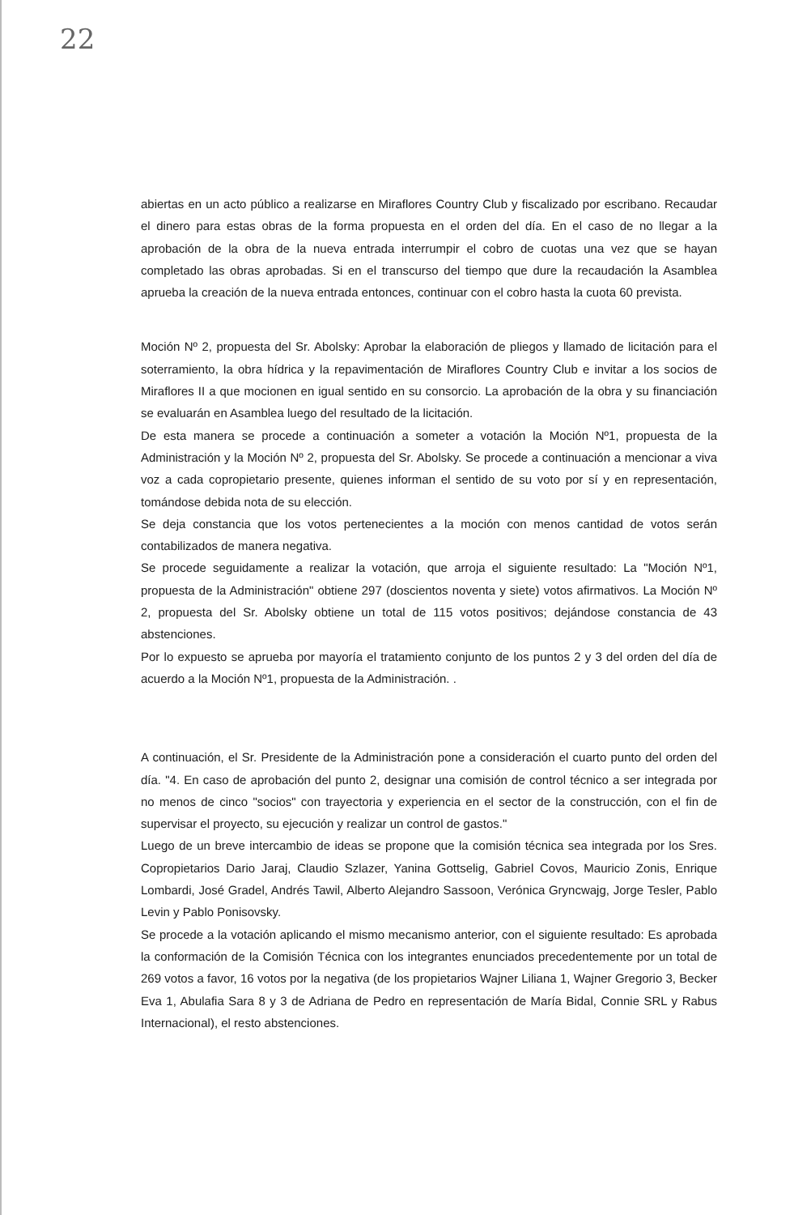22
abiertas en un acto público a realizarse en Miraflores Country Club y fiscalizado por escribano. Recaudar el dinero para estas obras de la forma propuesta en el orden del día. En el caso de no llegar a la aprobación de la obra de la nueva entrada interrumpir el cobro de cuotas una vez que se hayan completado las obras aprobadas. Si en el transcurso del tiempo que dure la recaudación la Asamblea aprueba la creación de la nueva entrada entonces, continuar con el cobro hasta la cuota 60 prevista.
Moción Nº 2, propuesta del Sr. Abolsky: Aprobar la elaboración de pliegos y llamado de licitación para el soterramiento, la obra hídrica y la repavimentación de Miraflores Country Club e invitar a los socios de Miraflores II a que mocionen en igual sentido en su consorcio. La aprobación de la obra y su financiación se evaluarán en Asamblea luego del resultado de la licitación.
De esta manera se procede a continuación a someter a votación la Moción Nº1, propuesta de la Administración y la Moción Nº 2, propuesta del Sr. Abolsky. Se procede a continuación a mencionar a viva voz a cada copropietario presente, quienes informan el sentido de su voto por sí y en representación, tomándose debida nota de su elección.
Se deja constancia que los votos pertenecientes a la moción con menos cantidad de votos serán contabilizados de manera negativa.
Se procede seguidamente a realizar la votación, que arroja el siguiente resultado: La "Moción Nº1, propuesta de la Administración" obtiene 297 (doscientos noventa y siete) votos afirmativos. La Moción Nº 2, propuesta del Sr. Abolsky obtiene un total de 115 votos positivos; dejándose constancia de 43 abstenciones.
Por lo expuesto se aprueba por mayoría el tratamiento conjunto de los puntos 2 y 3 del orden del día de acuerdo a la Moción Nº1, propuesta de la Administración. .
A continuación, el Sr. Presidente de la Administración pone a consideración el cuarto punto del orden del día. "4. En caso de aprobación del punto 2, designar una comisión de control técnico a ser integrada por no menos de cinco "socios" con trayectoria y experiencia en el sector de la construcción, con el fin de supervisar el proyecto, su ejecución y realizar un control de gastos."
Luego de un breve intercambio de ideas se propone que la comisión técnica sea integrada por los Sres. Copropietarios Dario Jaraj, Claudio Szlazer, Yanina Gottselig, Gabriel Covos, Mauricio Zonis, Enrique Lombardi, José Gradel, Andrés Tawil, Alberto Alejandro Sassoon, Verónica Gryncwajg, Jorge Tesler, Pablo Levin y Pablo Ponisovsky.
Se procede a la votación aplicando el mismo mecanismo anterior, con el siguiente resultado: Es aprobada la conformación de la Comisión Técnica con los integrantes enunciados precedentemente por un total de 269 votos a favor, 16 votos por la negativa (de los propietarios Wajner Liliana 1, Wajner Gregorio 3, Becker Eva 1, Abulafia Sara 8 y 3 de Adriana de Pedro en representación de María Bidal, Connie SRL y Rabus Internacional), el resto abstenciones.